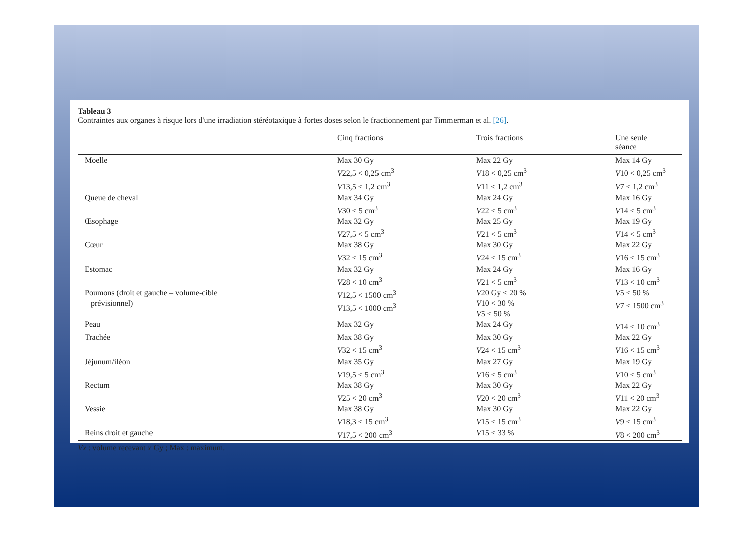Tableau 3
Contraintes aux organes à risque lors d'une irradiation stéréotaxique à fortes doses selon le fractionnement par Timmerman et al. [26].
| | Cinq fractions | Trois fractions | Une seule séance |
| --- | --- | --- | --- |
| Moelle | Max 30 Gy V 22,5 < 0,25 cm<sup>3</sup> V 13,5 < 1,2 cm<sup>3</sup> | Max 22 Gy V 18 < 0,25 cm<sup>3</sup> V 11 < 1,2 cm<sup>3</sup> | Max 14 Gy V 10 < 0,25 cm<sup>3</sup> V 7 < 1,2 cm<sup>3</sup> |
| Queue de cheval | Max 34 Gy V 30 < 5 cm<sup>3</sup> | Max 24 Gy V 22 < 5 cm<sup>3</sup> | Max 16 Gy V 14 < 5 cm<sup>3</sup> |
| Œsophage | Max 32 Gy V 27,5 < 5 cm<sup>3</sup> | Max 25 Gy V 21 < 5 cm<sup>3</sup> | Max 19 Gy V 14 < 5 cm<sup>3</sup> |
| Cœur | Max 38 Gy V 32 < 15 cm<sup>3</sup> | Max 30 Gy V 24 < 15 cm<sup>3</sup> | Max 22 Gy V 16 < 15 cm<sup>3</sup> |
| Estomac | Max 32 Gy V 28 < 10 cm<sup>3</sup> | Max 24 Gy V 21 < 5 cm<sup>3</sup> | Max 16 Gy V 13 < 10 cm<sup>3</sup> |
| Poumons (droit et gauche – volume-cible prévisionnel) | V 12,5 < 1500 cm<sup>3</sup> V 13,5 < 1000 cm<sup>3</sup> | V 20 Gy < 20 % V 10 < 30 % V 5 < 50 % | V 5 < 50 % V 7 < 1500 cm<sup>3</sup> |
| Peau | Max 32 Gy | Max 24 Gy | V 14 < 10 cm<sup>3</sup> |
| Trachée | Max 38 Gy V 32 < 15 cm<sup>3</sup> | Max 30 Gy V 24 < 15 cm<sup>3</sup> | Max 22 Gy V 16 < 15 cm<sup>3</sup> |
| Jéjunum/iléon | Max 35 Gy V 19,5 < 5 cm<sup>3</sup> | Max 27 Gy V 16 < 5 cm<sup>3</sup> | Max 19 Gy V 10 < 5 cm<sup>3</sup> |
| Rectum | Max 38 Gy V 25 < 20 cm<sup>3</sup> | Max 30 Gy V 20 < 20 cm<sup>3</sup> | Max 22 Gy V 11 < 20 cm<sup>3</sup> |
| Vessie | Max 38 Gy V 18,3 < 15 cm<sup>3</sup> | Max 30 Gy V 15 < 15 cm<sup>3</sup> | Max 22 Gy V 9 < 15 cm<sup>3</sup> |
| Reins droit et gauche | V 17,5 < 200 cm<sup>3</sup> | V 15 < 33 % | V 8 < 200 cm<sup>3</sup> |
Vx : volume recevant x Gy ; Max : maximum.